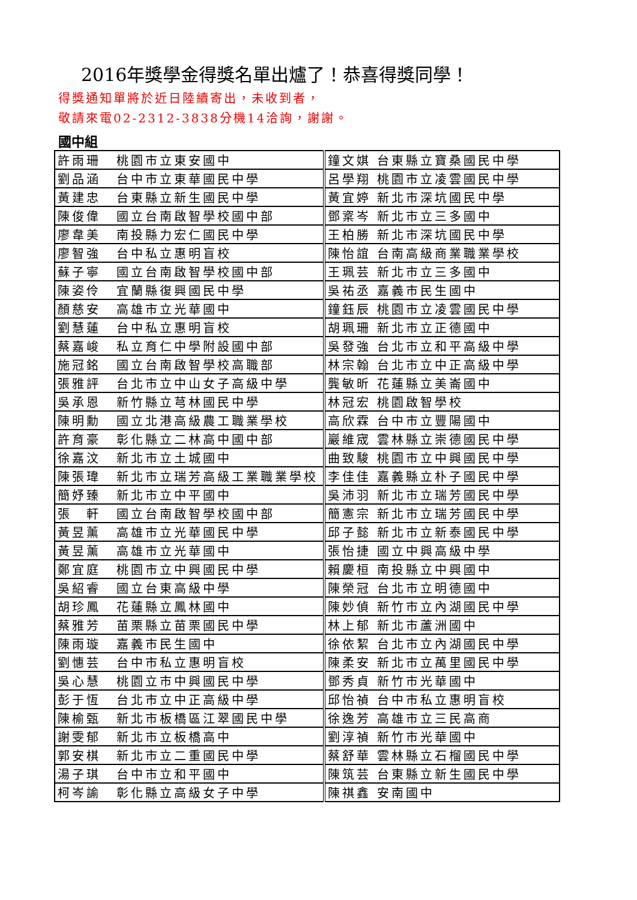2016年獎學金得獎名單出爐了！恭喜得獎同學！
得獎通知單將於近日陸續寄出，未收到者，
敬請來電02-2312-3838分機14洽詢，謝謝。
國中組
| 許雨珊 | 桃園市立東安國中 | 鐘文娸 台東縣立寶桑國民中學 |
| 劉品涵 | 台中市立東華國民中學 | 呂學翔 桃園市立凌雲國民中學 |
| 黃建忠 | 台東縣立新生國民中學 | 黃宜婷 新北市深坑國民中學 |
| 陳俊偉 | 國立台南啟智學校國中部 | 鄧楶岑 新北市立三多國中 |
| 廖韋美 | 南投縣力宏仁國民中學 | 王柏勝 新北市深坑國民中學 |
| 廖智強 | 台中私立惠明盲校 | 陳怡誼 台南高級商業職業學校 |
| 蘇子寧 | 國立台南啟智學校國中部 | 王珮芸 新北市立三多國中 |
| 陳姿伶 | 宜蘭縣復興國民中學 | 吳祐丞 嘉義市民生國中 |
| 顏慈安 | 高雄市立光華國中 | 鐘鈺辰 桃園市立凌雲國民中學 |
| 劉慧蓮 | 台中私立惠明盲校 | 胡珮珊 新北市立正德國中 |
| 蔡嘉峻 | 私立育仁中學附設國中部 | 吳發強 台北市立和平高級中學 |
| 施冠銘 | 國立台南啟智學校高職部 | 林宗翰 台北市立中正高級中學 |
| 張雅評 | 台北市立中山女子高級中學 | 龔敏昕 花蓮縣立美崙國中 |
| 吳承恩 | 新竹縣立芎林國民中學 | 林冠宏 桃園啟智學校 |
| 陳明勳 | 國立北港高級農工職業學校 | 高欣霖 台中市立豐陽國中 |
| 許育豪 | 彰化縣立二林高中國中部 | 巖維宬 雲林縣立崇德國民中學 |
| 徐嘉汶 | 新北市立土城國中 | 曲致駿 桃園市立中興國民中學 |
| 陳張瑋 | 新北市立瑞芳高級工業職業學校 | 李佳佳 嘉義縣立朴子國民中學 |
| 簡妤臻 | 新北市立中平國中 | 吳沛羽 新北市立瑞芳國民中學 |
| 張 軒 | 國立台南啟智學校國中部 | 簡憲宗 新北市立瑞芳國民中學 |
| 黃昱薰 | 高雄市立光華國民中學 | 邱子懿 新北市立新泰國民中學 |
| 黃昱薰 | 高雄市立光華國中 | 張怡捷 國立中興高級中學 |
| 鄭宜庭 | 桃園市立中興國民中學 | 賴慶桓 南投縣立中興國中 |
| 吳紹睿 | 國立台東高級中學 | 陳榮冠 台北市立明德國中 |
| 胡珍鳳 | 花蓮縣立鳳林國中 | 陳妙偵 新竹市立內湖國民中學 |
| 蔡雅芳 | 苗栗縣立苗栗國民中學 | 林上郁 新北市蘆洲國中 |
| 陳雨璇 | 嘉義市民生國中 | 徐依絜 台北市立內湖國民中學 |
| 劉憓芸 | 台中市私立惠明盲校 | 陳柔安 新北市立萬里國民中學 |
| 吳心慧 | 桃園立市中興國民中學 | 鄧秀貞 新竹市光華國中 |
| 彭于恆 | 台北市立中正高級中學 | 邱怡禎 台中市私立惠明盲校 |
| 陳榆甄 | 新北市板橋區江翠國民中學 | 徐逸芳 高雄市立三民高商 |
| 謝雯郁 | 新北市立板橋高中 | 劉淳禎 新竹市光華國中 |
| 郭安棋 | 新北市立二重國民中學 | 蔡舒華 雲林縣立石榴國民中學 |
| 湯子琪 | 台中市立和平國中 | 陳筑芸 台東縣立新生國民中學 |
| 柯岑諭 | 彰化縣立高級女子中學 | 陳祺鑫 安南國中 |